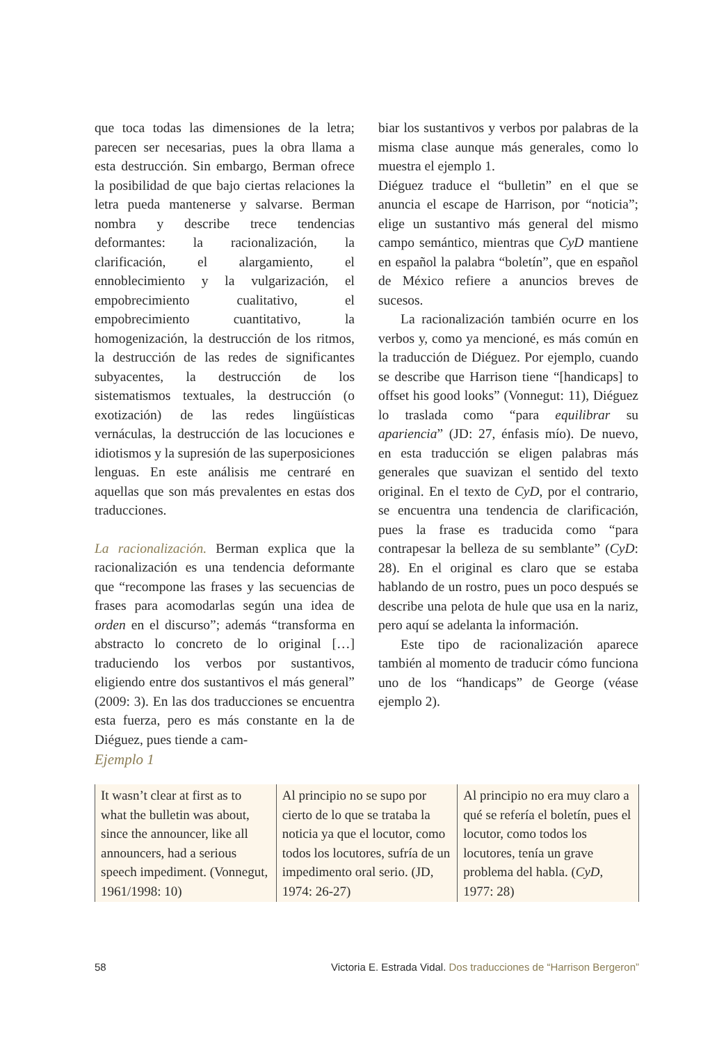que toca todas las dimensiones de la letra; parecen ser necesarias, pues la obra llama a esta destrucción. Sin embargo, Berman ofrece la posibilidad de que bajo ciertas relaciones la letra pueda mantenerse y salvarse. Berman nombra y describe trece tendencias deformantes: la racionalización, la clarificación, el alargamiento, el ennoblecimiento y la vulgarización, el empobrecimiento cualitativo, el empobrecimiento cuantitativo, la homogenización, la destrucción de los ritmos, la destrucción de las redes de significantes subyacentes, la destrucción de los sistematismos textuales, la destrucción (o exotización) de las redes lingüísticas vernáculas, la destrucción de las locuciones e idiotismos y la supresión de las superposiciones lenguas. En este análisis me centraré en aquellas que son más prevalentes en estas dos traducciones.
La racionalización. Berman explica que la racionalización es una tendencia deformante que “recompone las frases y las secuencias de frases para acomodarlas según una idea de orden en el discurso”; además “transforma en abstracto lo concreto de lo original […] traduciendo los verbos por sustantivos, eligiendo entre dos sustantivos el más general” (2009: 3). En las dos traducciones se encuentra esta fuerza, pero es más constante en la de Diéguez, pues tiende a cam-
biar los sustantivos y verbos por palabras de la misma clase aunque más generales, como lo muestra el ejemplo 1.
Diéguez traduce el “bulletin” en el que se anuncia el escape de Harrison, por “noticia”; elige un sustantivo más general del mismo campo semántico, mientras que CyD mantiene en español la palabra “boletín”, que en español de México refiere a anuncios breves de sucesos.
La racionalización también ocurre en los verbos y, como ya mencioné, es más común en la traducción de Diéguez. Por ejemplo, cuando se describe que Harrison tiene “[handicaps] to offset his good looks” (Vonnegut: 11), Diéguez lo traslada como “para equilibrar su apariencia” (JD: 27, énfasis mío). De nuevo, en esta traducción se eligen palabras más generales que suavizan el sentido del texto original. En el texto de CyD, por el contrario, se encuentra una tendencia de clarificación, pues la frase es traducida como “para contrapesar la belleza de su semblante” (CyD: 28). En el original es claro que se estaba hablando de un rostro, pues un poco después se describe una pelota de hule que usa en la nariz, pero aquí se adelanta la información.
Este tipo de racionalización aparece también al momento de traducir cómo funciona uno de los “handicaps” de George (véase ejemplo 2).
Ejemplo 1
| It wasn’t clear at first as to what the bulletin was about, since the announcer, like all announcers, had a serious speech impediment. (Vonnegut, 1961/1998: 10) | Al principio no se supo por cierto de lo que se trataba la noticia ya que el locutor, como todos los locutores, sufría de un impedimento oral serio. (JD, 1974: 26-27) | Al principio no era muy claro a qué se refería el boletín, pues el locutor, como todos los locutores, tenía un grave problema del habla. ( CyD , 1977: 28) |
58 Victoria E. Estrada Vidal. Dos traducciones de “Harrison Bergeron”